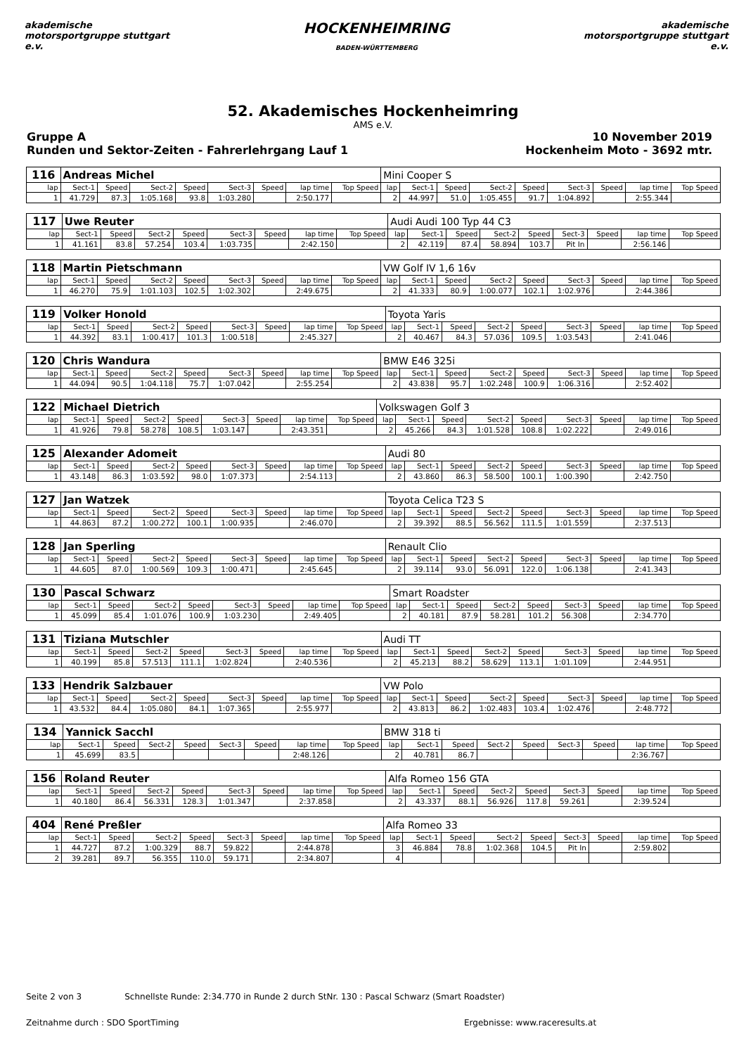akademische motorsportgruppe stuttgart e.v.
HOCKENHEIMRING
BADEN-WÜRTTEMBERG
akademische motorsportgruppe stuttgart e.v.
52. Akademisches Hockenheimring
AMS e.V.
Gruppe A
Runden und Sektor-Zeiten - Fahrerlehrgang Lauf 1
10 November 2019
Hockenheim Moto - 3692 mtr.
| 116 | Andreas Michel | | | | | | | | Mini Cooper S | | | | | | | | |
| lap | Sect-1 | Speed | Sect-2 | Speed | Sect-3 | Speed | lap time | Top Speed | lap | Sect-1 | Speed | Sect-2 | Speed | Sect-3 | Speed | lap time | Top Speed |
| 1 | 41.729 | 87.3 | 1:05.168 | 93.8 | 1:03.280 | | 2:50.177 | | 2 | 44.997 | 51.0 | 1:05.455 | 91.7 | 1:04.892 | | 2:55.344 | |
| 117 | Uwe Reuter | | | | | | | | Audi Audi 100 Typ 44 C3 | | | | | | | | |
| lap | Sect-1 | Speed | Sect-2 | Speed | Sect-3 | Speed | lap time | Top Speed | lap | Sect-1 | Speed | Sect-2 | Speed | Sect-3 | Speed | lap time | Top Speed |
| 1 | 41.161 | 83.8 | 57.254 | 103.4 | 1:03.735 | | 2:42.150 | | 2 | 42.119 | 87.4 | 58.894 | 103.7 | Pit In | | 2:56.146 | |
| 118 | Martin Pietschmann | | | | | | | | VW Golf IV 1,6 16v | | | | | | | | |
| lap | Sect-1 | Speed | Sect-2 | Speed | Sect-3 | Speed | lap time | Top Speed | lap | Sect-1 | Speed | Sect-2 | Speed | Sect-3 | Speed | lap time | Top Speed |
| 1 | 46.270 | 75.9 | 1:01.103 | 102.5 | 1:02.302 | | 2:49.675 | | 2 | 41.333 | 80.9 | 1:00.077 | 102.1 | 1:02.976 | | 2:44.386 | |
| 119 | Volker Honold | | | | | | | | Toyota Yaris | | | | | | | | |
| lap | Sect-1 | Speed | Sect-2 | Speed | Sect-3 | Speed | lap time | Top Speed | lap | Sect-1 | Speed | Sect-2 | Speed | Sect-3 | Speed | lap time | Top Speed |
| 1 | 44.392 | 83.1 | 1:00.417 | 101.3 | 1:00.518 | | 2:45.327 | | 2 | 40.467 | 84.3 | 57.036 | 109.5 | 1:03.543 | | 2:41.046 | |
| 120 | Chris Wandura | | | | | | | | BMW E46 325i | | | | | | | | |
| lap | Sect-1 | Speed | Sect-2 | Speed | Sect-3 | Speed | lap time | Top Speed | lap | Sect-1 | Speed | Sect-2 | Speed | Sect-3 | Speed | lap time | Top Speed |
| 1 | 44.094 | 90.5 | 1:04.118 | 75.7 | 1:07.042 | | 2:55.254 | | 2 | 43.838 | 95.7 | 1:02.248 | 100.9 | 1:06.316 | | 2:52.402 | |
| 122 | Michael Dietrich | | | | | | | | Volkswagen Golf 3 | | | | | | | | |
| lap | Sect-1 | Speed | Sect-2 | Speed | Sect-3 | Speed | lap time | Top Speed | lap | Sect-1 | Speed | Sect-2 | Speed | Sect-3 | Speed | lap time | Top Speed |
| 1 | 41.926 | 79.8 | 58.278 | 108.5 | 1:03.147 | | 2:43.351 | | 2 | 45.266 | 84.3 | 1:01.528 | 108.8 | 1:02.222 | | 2:49.016 | |
| 125 | Alexander Adomeit | | | | | | | | Audi 80 | | | | | | | | |
| lap | Sect-1 | Speed | Sect-2 | Speed | Sect-3 | Speed | lap time | Top Speed | lap | Sect-1 | Speed | Sect-2 | Speed | Sect-3 | Speed | lap time | Top Speed |
| 1 | 43.148 | 86.3 | 1:03.592 | 98.0 | 1:07.373 | | 2:54.113 | | 2 | 43.860 | 86.3 | 58.500 | 100.1 | 1:00.390 | | 2:42.750 | |
| 127 | Jan Watzek | | | | | | | | Toyota Celica T23 S | | | | | | | | |
| lap | Sect-1 | Speed | Sect-2 | Speed | Sect-3 | Speed | lap time | Top Speed | lap | Sect-1 | Speed | Sect-2 | Speed | Sect-3 | Speed | lap time | Top Speed |
| 1 | 44.863 | 87.2 | 1:00.272 | 100.1 | 1:00.935 | | 2:46.070 | | 2 | 39.392 | 88.5 | 56.562 | 111.5 | 1:01.559 | | 2:37.513 | |
| 128 | Jan Sperling | | | | | | | | Renault Clio | | | | | | | | |
| lap | Sect-1 | Speed | Sect-2 | Speed | Sect-3 | Speed | lap time | Top Speed | lap | Sect-1 | Speed | Sect-2 | Speed | Sect-3 | Speed | lap time | Top Speed |
| 1 | 44.605 | 87.0 | 1:00.569 | 109.3 | 1:00.471 | | 2:45.645 | | 2 | 39.114 | 93.0 | 56.091 | 122.0 | 1:06.138 | | 2:41.343 | |
| 130 | Pascal Schwarz | | | | | | | | Smart Roadster | | | | | | | | |
| lap | Sect-1 | Speed | Sect-2 | Speed | Sect-3 | Speed | lap time | Top Speed | lap | Sect-1 | Speed | Sect-2 | Speed | Sect-3 | Speed | lap time | Top Speed |
| 1 | 45.099 | 85.4 | 1:01.076 | 100.9 | 1:03.230 | | 2:49.405 | | 2 | 40.181 | 87.9 | 58.281 | 101.2 | 56.308 | | 2:34.770 | |
| 131 | Tiziana Mutschler | | | | | | | | Audi TT | | | | | | | | |
| lap | Sect-1 | Speed | Sect-2 | Speed | Sect-3 | Speed | lap time | Top Speed | lap | Sect-1 | Speed | Sect-2 | Speed | Sect-3 | Speed | lap time | Top Speed |
| 1 | 40.199 | 85.8 | 57.513 | 111.1 | 1:02.824 | | 2:40.536 | | 2 | 45.213 | 88.2 | 58.629 | 113.1 | 1:01.109 | | 2:44.951 | |
| 133 | Hendrik Salzbauer | | | | | | | | VW Polo | | | | | | | | |
| lap | Sect-1 | Speed | Sect-2 | Speed | Sect-3 | Speed | lap time | Top Speed | lap | Sect-1 | Speed | Sect-2 | Speed | Sect-3 | Speed | lap time | Top Speed |
| 1 | 43.532 | 84.4 | 1:05.080 | 84.1 | 1:07.365 | | 2:55.977 | | 2 | 43.813 | 86.2 | 1:02.483 | 103.4 | 1:02.476 | | 2:48.772 | |
| 134 | Yannick Sacchl | | | | | | | | BMW 318 ti | | | | | | | | |
| lap | Sect-1 | Speed | Sect-2 | Speed | Sect-3 | Speed | lap time | Top Speed | lap | Sect-1 | Speed | Sect-2 | Speed | Sect-3 | Speed | lap time | Top Speed |
| 1 | 45.699 | 83.5 | | | | | 2:48.126 | | 2 | 40.781 | 86.7 | | | | | 2:36.767 | |
| 156 | Roland Reuter | | | | | | | | Alfa Romeo 156 GTA | | | | | | | | |
| lap | Sect-1 | Speed | Sect-2 | Speed | Sect-3 | Speed | lap time | Top Speed | lap | Sect-1 | Speed | Sect-2 | Speed | Sect-3 | Speed | lap time | Top Speed |
| 1 | 40.180 | 86.4 | 56.331 | 128.3 | 1:01.347 | | 2:37.858 | | 2 | 43.337 | 88.1 | 56.926 | 117.8 | 59.261 | | 2:39.524 | |
| 404 | René Preßler | | | | | | | | Alfa Romeo 33 | | | | | | | | |
| lap | Sect-1 | Speed | Sect-2 | Speed | Sect-3 | Speed | lap time | Top Speed | lap | Sect-1 | Speed | Sect-2 | Speed | Sect-3 | Speed | lap time | Top Speed |
| 1 | 44.727 | 87.2 | 1:00.329 | 88.7 | 59.822 | | 2:44.878 | | 3 | 46.884 | 78.8 | 1:02.368 | 104.5 | Pit In | | 2:59.802 | |
| 2 | 39.281 | 89.7 | 56.355 | 110.0 | 59.171 | | 2:34.807 | | 4 | | | | | | | | |
Seite 2 von 3 Schnellste Runde: 2:34.770 in Runde 2 durch StNr. 130 : Pascal Schwarz (Smart Roadster)
Zeitnahme durch : SDO SportTiming
Ergebnisse: www.raceresults.at